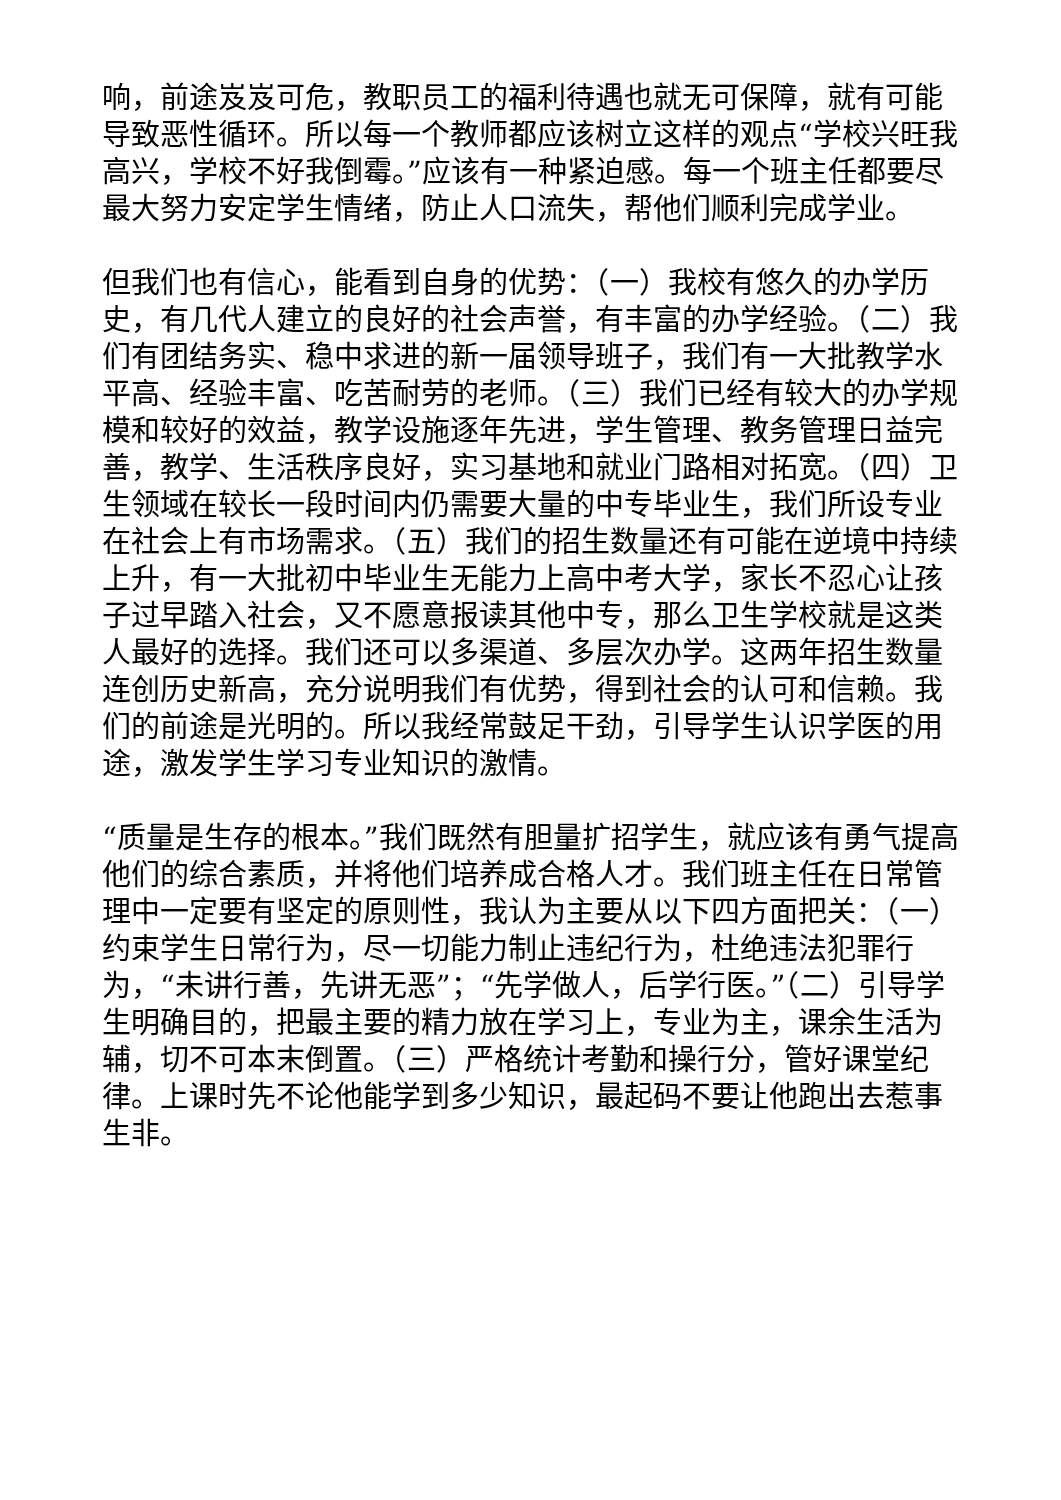响，前途岌岌可危，教职员工的福利待遇也就无可保障，就有可能导致恶性循环。所以每一个教师都应该树立这样的观点“学校兴旺我高兴，学校不好我倒霉。”应该有一种紧迫感。每一个班主任都要尽最大努力安定学生情绪，防止人口流失，帮他们顺利完成学业。
但我们也有信心，能看到自身的优势：（一）我校有悠久的办学历史，有几代人建立的良好的社会声誉，有丰富的办学经验。（二）我们有团结务实、稳中求进的新一届领导班子，我们有一大批教学水平高、经验丰富、吃苦耐劳的老师。（三）我们已经有较大的办学规模和较好的效益，教学设施逐年先进，学生管理、教务管理日益完善，教学、生活秩序良好，实习基地和就业门路相对拓宽。（四）卫生领域在较长一段时间内仍需要大量的中专毕业生，我们所设专业在社会上有市场需求。（五）我们的招生数量还有可能在逆境中持续上升，有一大批初中毕业生无能力上高中考大学，家长不忍心让孩子过早踏入社会，又不愿意报读其他中专，那么卫生学校就是这类人最好的选择。我们还可以多渠道、多层次办学。这两年招生数量连创历史新高，充分说明我们有优势，得到社会的认可和信赖。我们的前途是光明的。所以我经常鼓足干劲，引导学生认识学医的用途，激发学生学习专业知识的激情。
“质量是生存的根本。”我们既然有胆量扩招学生，就应该有勇气提高他们的综合素质，并将他们培养成合格人才。我们班主任在日常管理中一定要有坚定的原则性，我认为主要从以下四方面把关：（一）约束学生日常行为，尽一切能力制止违纪行为，杜绝违法犯罪行为，“未讲行善，先讲无恶”；“先学做人，后学行医。”（二）引导学生明确目的，把最主要的精力放在学习上，专业为主，课余生活为辅，切不可本末倒置。（三）严格统计考勤和操行分，管好课堂纪律。上课时先不论他能学到多少知识，最起码不要让他跑出去惹事生非。